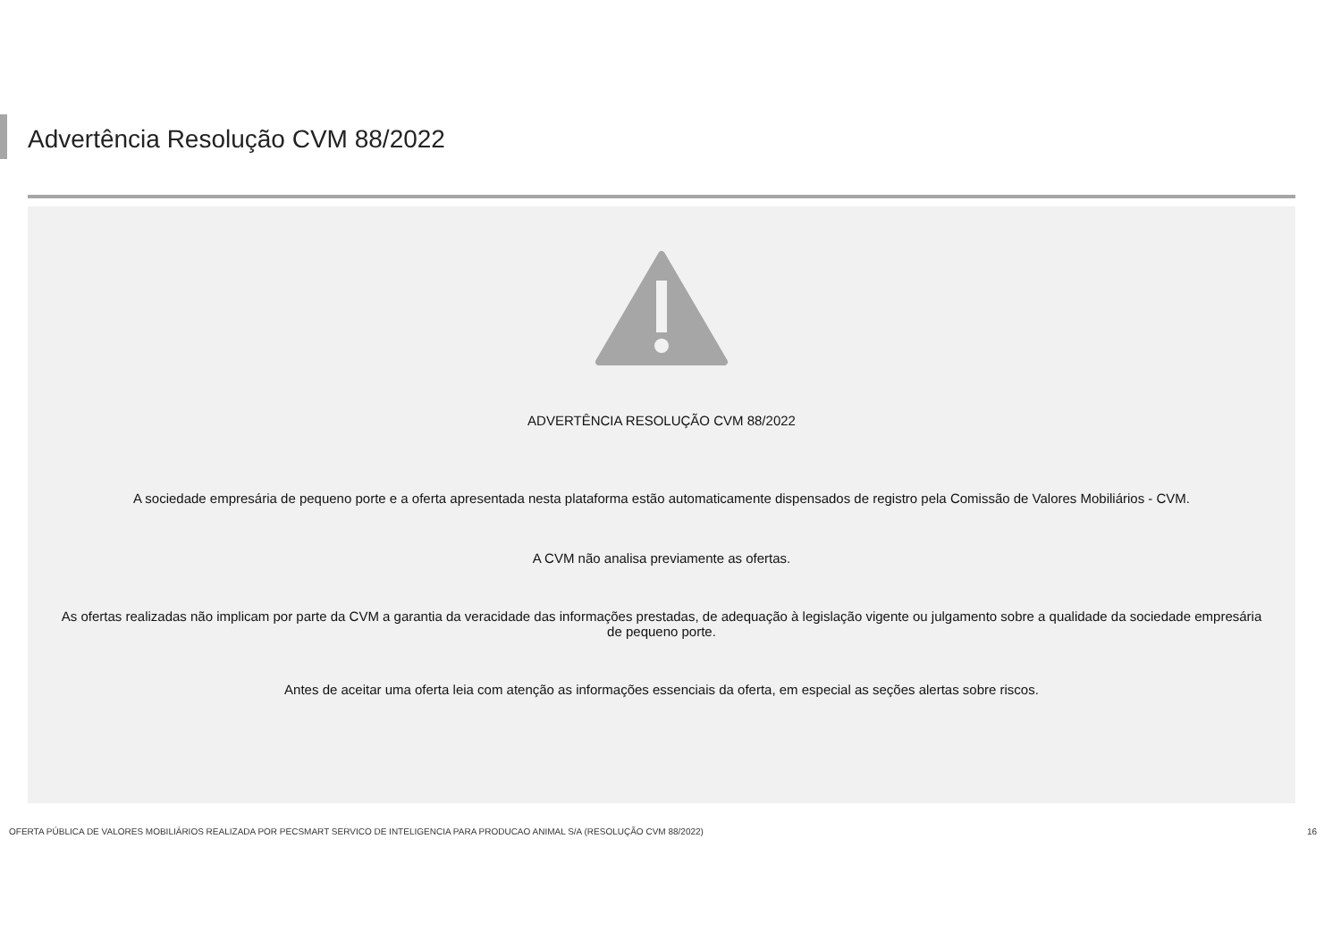Advertência Resolução CVM 88/2022
ADVERTÊNCIA RESOLUÇÃO CVM 88/2022
A sociedade empresária de pequeno porte e a oferta apresentada nesta plataforma estão automaticamente dispensados de registro pela Comissão de Valores Mobiliários - CVM.
A CVM não analisa previamente as ofertas.
As ofertas realizadas não implicam por parte da CVM a garantia da veracidade das informações prestadas, de adequação à legislação vigente ou julgamento sobre a qualidade da sociedade empresária de pequeno porte.
Antes de aceitar uma oferta leia com atenção as informações essenciais da oferta, em especial as seções alertas sobre riscos.
OFERTA PÚBLICA DE VALORES MOBILIÁRIOS REALIZADA POR PECSMART SERVICO DE INTELIGENCIA PARA PRODUCAO ANIMAL S/A (RESOLUÇÃO CVM 88/2022)
16